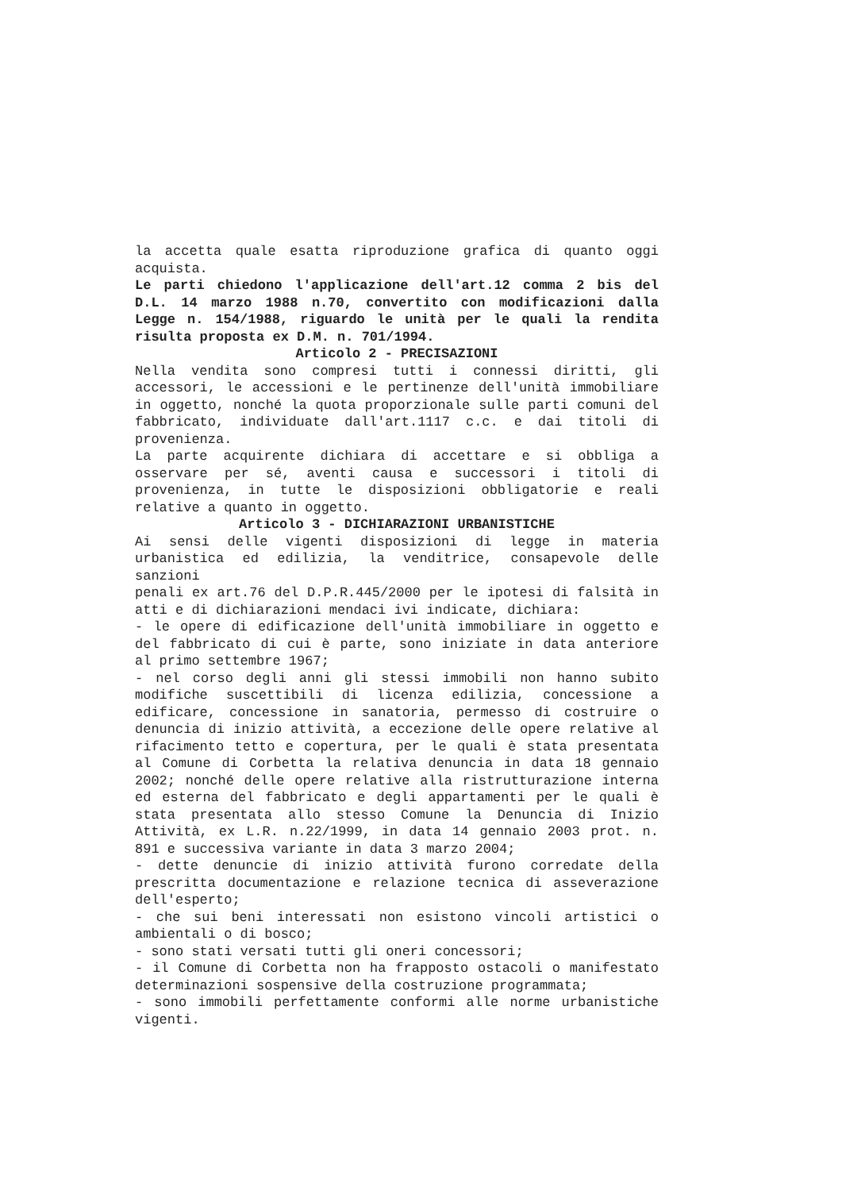la accetta quale esatta riproduzione grafica di quanto oggi acquista.
Le parti chiedono l'applicazione dell'art.12 comma 2 bis del D.L. 14 marzo 1988 n.70, convertito con modificazioni dalla Legge n. 154/1988, riguardo le unità per le quali la rendita risulta proposta ex D.M. n. 701/1994.
Articolo 2 - PRECISAZIONI
Nella vendita sono compresi tutti i connessi diritti, gli accessori, le accessioni e le pertinenze dell'unità immobiliare in oggetto, nonché la quota proporzionale sulle parti comuni del fabbricato, individuate dall'art.1117 c.c. e dai titoli di provenienza.
La parte acquirente dichiara di accettare e si obbliga a osservare per sé, aventi causa e successori i titoli di provenienza, in tutte le disposizioni obbligatorie e reali relative a quanto in oggetto.
Articolo 3 - DICHIARAZIONI URBANISTICHE
Ai sensi delle vigenti disposizioni di legge in materia urbanistica ed edilizia, la venditrice, consapevole delle sanzioni
penali ex art.76 del D.P.R.445/2000 per le ipotesi di falsità in atti e di dichiarazioni mendaci ivi indicate, dichiara:
- le opere di edificazione dell'unità immobiliare in oggetto e del fabbricato di cui è parte, sono iniziate in data anteriore al primo settembre 1967;
- nel corso degli anni gli stessi immobili non hanno subito modifiche suscettibili di licenza edilizia, concessione a edificare, concessione in sanatoria, permesso di costruire o denuncia di inizio attività, a eccezione delle opere relative al rifacimento tetto e copertura, per le quali è stata presentata al Comune di Corbetta la relativa denuncia in data 18 gennaio 2002; nonché delle opere relative alla ristrutturazione interna ed esterna del fabbricato e degli appartamenti per le quali è stata presentata allo stesso Comune la Denuncia di Inizio Attività, ex L.R. n.22/1999, in data 14 gennaio 2003 prot. n. 891 e successiva variante in data 3 marzo 2004;
- dette denuncie di inizio attività furono corredate della prescritta documentazione e relazione tecnica di asseverazione dell'esperto;
- che sui beni interessati non esistono vincoli artistici o ambientali o di bosco;
- sono stati versati tutti gli oneri concessori;
- il Comune di Corbetta non ha frapposto ostacoli o manifestato determinazioni sospensive della costruzione programmata;
- sono immobili perfettamente conformi alle norme urbanistiche vigenti.